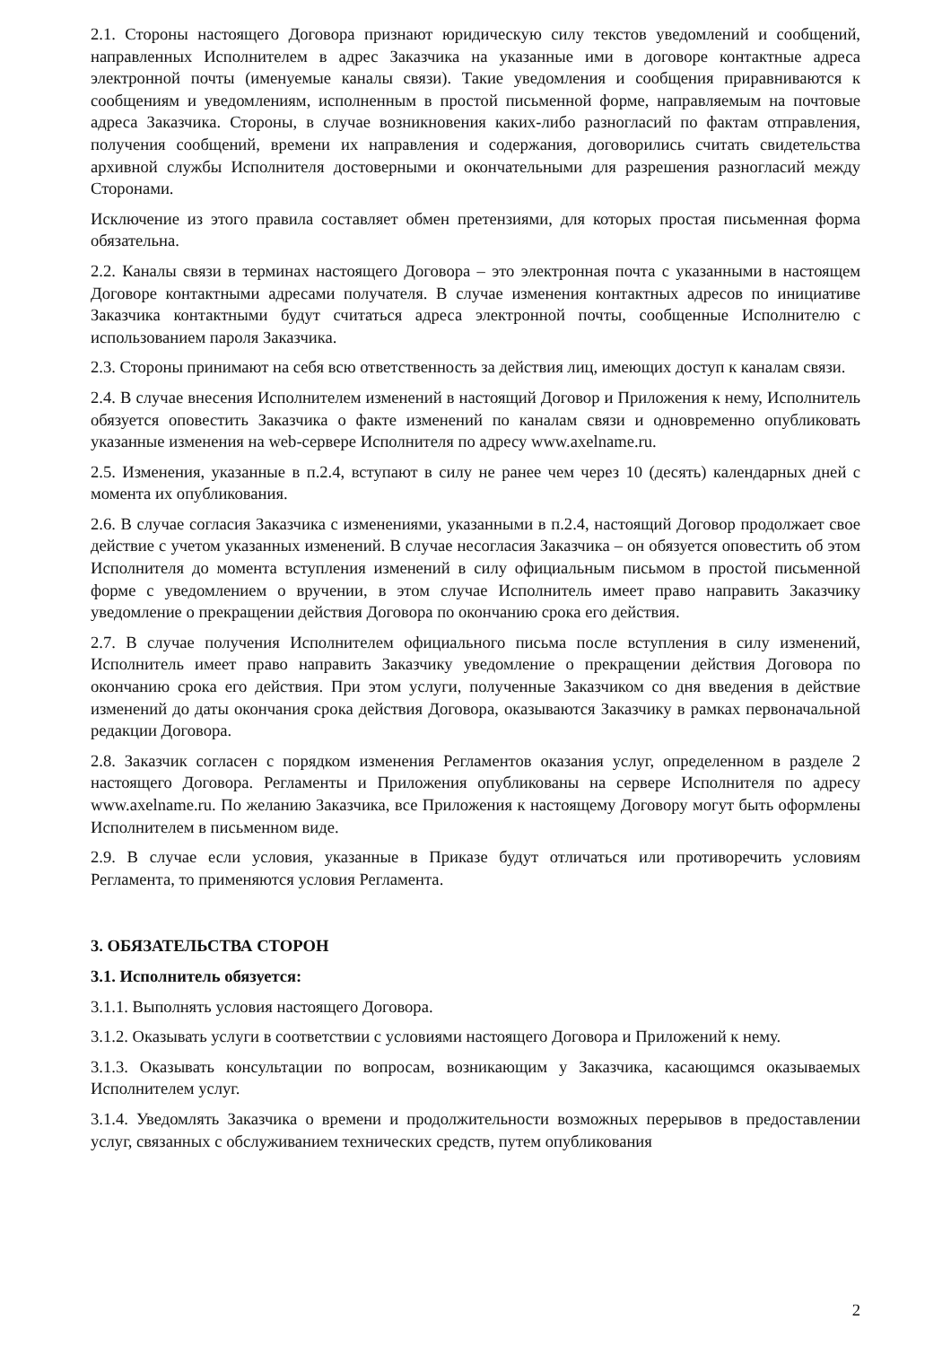2.1. Стороны настоящего Договора признают юридическую силу текстов уведомлений и сообщений, направленных Исполнителем в адрес Заказчика на указанные ими в договоре контактные адреса электронной почты (именуемые каналы связи). Такие уведомления и сообщения приравниваются к сообщениям и уведомлениям, исполненным в простой письменной форме, направляемым на почтовые адреса Заказчика. Стороны, в случае возникновения каких-либо разногласий по фактам отправления, получения сообщений, времени их направления и содержания, договорились считать свидетельства архивной службы Исполнителя достоверными и окончательными для разрешения разногласий между Сторонами.
Исключение из этого правила составляет обмен претензиями, для которых простая письменная форма обязательна.
2.2. Каналы связи в терминах настоящего Договора – это электронная почта с указанными в настоящем Договоре контактными адресами получателя. В случае изменения контактных адресов по инициативе Заказчика контактными будут считаться адреса электронной почты, сообщенные Исполнителю с использованием пароля Заказчика.
2.3. Стороны принимают на себя всю ответственность за действия лиц, имеющих доступ к каналам связи.
2.4. В случае внесения Исполнителем изменений в настоящий Договор и Приложения к нему, Исполнитель обязуется оповестить Заказчика о факте изменений по каналам связи и одновременно опубликовать указанные изменения на web-сервере Исполнителя по адресу www.axelname.ru.
2.5. Изменения, указанные в п.2.4, вступают в силу не ранее чем через 10 (десять) календарных дней с момента их опубликования.
2.6. В случае согласия Заказчика с изменениями, указанными в п.2.4, настоящий Договор продолжает свое действие с учетом указанных изменений. В случае несогласия Заказчика – он обязуется оповестить об этом Исполнителя до момента вступления изменений в силу официальным письмом в простой письменной форме с уведомлением о вручении, в этом случае Исполнитель имеет право направить Заказчику уведомление о прекращении действия Договора по окончанию срока его действия.
2.7. В случае получения Исполнителем официального письма после вступления в силу изменений, Исполнитель имеет право направить Заказчику уведомление о прекращении действия Договора по окончанию срока его действия. При этом услуги, полученные Заказчиком со дня введения в действие изменений до даты окончания срока действия Договора, оказываются Заказчику в рамках первоначальной редакции Договора.
2.8. Заказчик согласен с порядком изменения Регламентов оказания услуг, определенном в разделе 2 настоящего Договора. Регламенты и Приложения опубликованы на сервере Исполнителя по адресу www.axelname.ru. По желанию Заказчика, все Приложения к настоящему Договору могут быть оформлены Исполнителем в письменном виде.
2.9. В случае если условия, указанные в Приказе будут отличаться или противоречить условиям Регламента, то применяются условия Регламента.
3. ОБЯЗАТЕЛЬСТВА СТОРОН
3.1. Исполнитель обязуется:
3.1.1. Выполнять условия настоящего Договора.
3.1.2. Оказывать услуги в соответствии с условиями настоящего Договора и Приложений к нему.
3.1.3. Оказывать консультации по вопросам, возникающим у Заказчика, касающимся оказываемых Исполнителем услуг.
3.1.4. Уведомлять Заказчика о времени и продолжительности возможных перерывов в предоставлении услуг, связанных с обслуживанием технических средств, путем опубликования
2